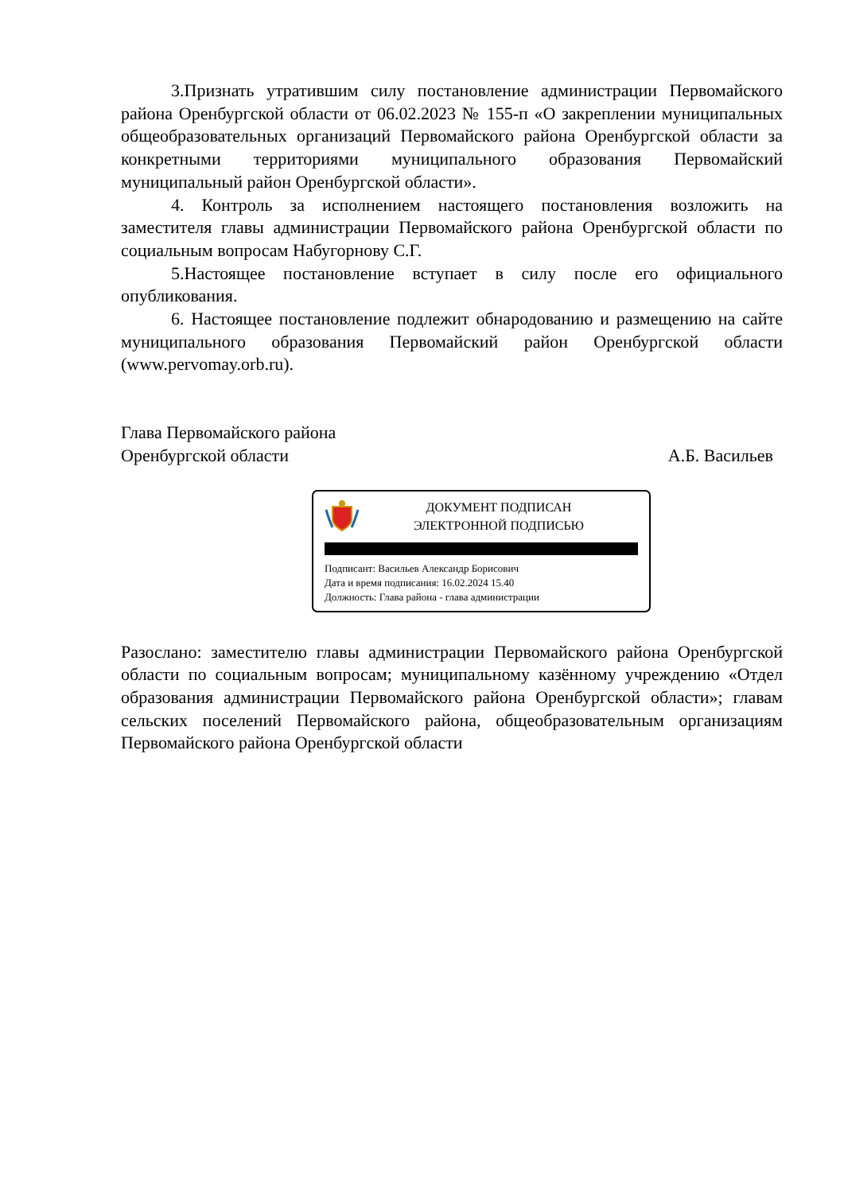3.Признать утратившим силу постановление администрации Первомайского района Оренбургской области от 06.02.2023 № 155-п «О закреплении муниципальных общеобразовательных организаций Первомайского района Оренбургской области за конкретными территориями муниципального образования Первомайский муниципальный район Оренбургской области».
4. Контроль за исполнением настоящего постановления возложить на заместителя главы администрации Первомайского района Оренбургской области по социальным вопросам Набугорнову С.Г.
5.Настоящее постановление вступает в силу после его официального опубликования.
6. Настоящее постановление подлежит обнародованию и размещению на сайте муниципального образования Первомайский район Оренбургской области (www.pervomay.orb.ru).
Глава Первомайского района
Оренбургской области А.Б. Васильев
ДОКУМЕНТ ПОДПИСАН
ЭЛЕКТРОННОЙ ПОДПИСЬЮ
Подписант: Васильев Александр Борисович
Дата и время подписания: 16.02.2024 15.40
Должность: Глава района - глава администрации
Разослано: заместителю главы администрации Первомайского района Оренбургской области по социальным вопросам; муниципальному казённому учреждению «Отдел образования администрации Первомайского района Оренбургской области»; главам сельских поселений Первомайского района, общеобразовательным организациям Первомайского района Оренбургской области